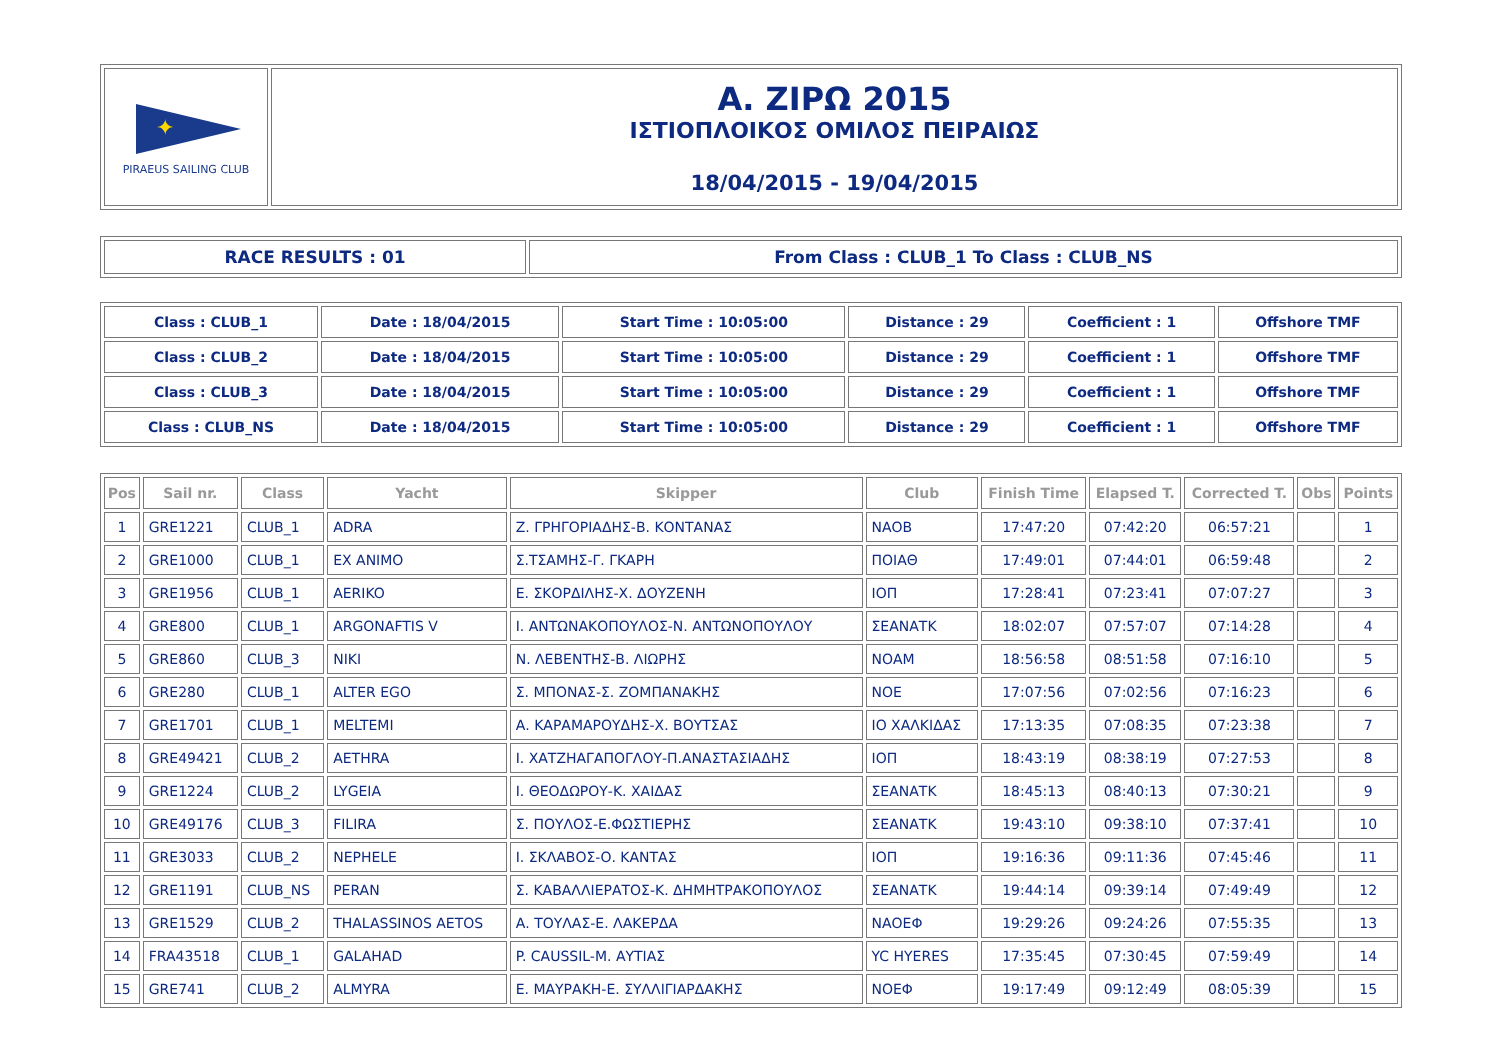| ✦ PIRAEUS SAILING CLUB | Α. ΖΙΡΩ 2015 ΙΣΤΙΟΠΛΟΙΚΟΣ ΟΜΙΛΟΣ ΠΕΙΡΑΙΩΣ 18/04/2015 - 19/04/2015 |
| RACE RESULTS : 01 | From Class : CLUB_1 To Class : CLUB_NS |
| Class : CLUB_1 | Date : 18/04/2015 | Start Time : 10:05:00 | Distance : 29 | Coefficient : 1 | Offshore TMF |
| Class : CLUB_2 | Date : 18/04/2015 | Start Time : 10:05:00 | Distance : 29 | Coefficient : 1 | Offshore TMF |
| Class : CLUB_3 | Date : 18/04/2015 | Start Time : 10:05:00 | Distance : 29 | Coefficient : 1 | Offshore TMF |
| Class : CLUB_NS | Date : 18/04/2015 | Start Time : 10:05:00 | Distance : 29 | Coefficient : 1 | Offshore TMF |
| Pos | Sail nr. | Class | Yacht | Skipper | Club | Finish Time | Elapsed T. | Corrected T. | Obs | Points |
| --- | --- | --- | --- | --- | --- | --- | --- | --- | --- | --- |
| 1 | GRE1221 | CLUB_1 | ADRA | Ζ. ΓΡΗΓΟΡΙΑΔΗΣ-Β. ΚΟΝΤΑΝΑΣ | ΝΑΟΒ | 17:47:20 | 07:42:20 | 06:57:21 | | 1 |
| 2 | GRE1000 | CLUB_1 | EX ANIMO | Σ.ΤΣΑΜΗΣ-Γ. ΓΚΑΡΗ | ΠΟΙΑΘ | 17:49:01 | 07:44:01 | 06:59:48 | | 2 |
| 3 | GRE1956 | CLUB_1 | AERIKO | Ε. ΣΚΟΡΔΙΛΗΣ-Χ. ΔΟΥΖΕΝΗ | ΙΟΠ | 17:28:41 | 07:23:41 | 07:07:27 | | 3 |
| 4 | GRE800 | CLUB_1 | ARGONAFTIS V | Ι. ΑΝΤΩΝΑΚΟΠΟΥΛΟΣ-Ν. ΑΝΤΩΝΟΠΟΥΛΟΥ | ΣΕΑΝΑΤΚ | 18:02:07 | 07:57:07 | 07:14:28 | | 4 |
| 5 | GRE860 | CLUB_3 | NIKI | Ν. ΛΕΒΕΝΤΗΣ-Β. ΛΙΩΡΗΣ | ΝΟΑΜ | 18:56:58 | 08:51:58 | 07:16:10 | | 5 |
| 6 | GRE280 | CLUB_1 | ALTER EGO | Σ. ΜΠΟΝΑΣ-Σ. ΖΟΜΠΑΝΑΚΗΣ | ΝΟΕ | 17:07:56 | 07:02:56 | 07:16:23 | | 6 |
| 7 | GRE1701 | CLUB_1 | MELTEMI | Α. ΚΑΡΑΜΑΡΟΥΔΗΣ-Χ. ΒΟΥΤΣΑΣ | ΙΟ ΧΑΛΚΙΔΑΣ | 17:13:35 | 07:08:35 | 07:23:38 | | 7 |
| 8 | GRE49421 | CLUB_2 | AETHRA | Ι. ΧΑΤΖΗΑΓΑΠΟΓΛΟΥ-Π.ΑΝΑΣΤΑΣΙΑΔΗΣ | ΙΟΠ | 18:43:19 | 08:38:19 | 07:27:53 | | 8 |
| 9 | GRE1224 | CLUB_2 | LYGEIA | Ι. ΘΕΟΔΩΡΟΥ-Κ. ΧΑΙΔΑΣ | ΣΕΑΝΑΤΚ | 18:45:13 | 08:40:13 | 07:30:21 | | 9 |
| 10 | GRE49176 | CLUB_3 | FILIRA | Σ. ΠΟΥΛΟΣ-Ε.ΦΩΣΤΙΕΡΗΣ | ΣΕΑΝΑΤΚ | 19:43:10 | 09:38:10 | 07:37:41 | | 10 |
| 11 | GRE3033 | CLUB_2 | NEPHELE | Ι. ΣΚΛΑΒΟΣ-Ο. ΚΑΝΤΑΣ | ΙΟΠ | 19:16:36 | 09:11:36 | 07:45:46 | | 11 |
| 12 | GRE1191 | CLUB_NS | PERAN | Σ. ΚΑΒΑΛΛΙΕΡΑΤΟΣ-Κ. ΔΗΜΗΤΡΑΚΟΠΟΥΛΟΣ | ΣΕΑΝΑΤΚ | 19:44:14 | 09:39:14 | 07:49:49 | | 12 |
| 13 | GRE1529 | CLUB_2 | THALASSINOS AETOS | Α. ΤΟΥΛΑΣ-Ε. ΛΑΚΕΡΔΑ | ΝΑΟΕΦ | 19:29:26 | 09:24:26 | 07:55:35 | | 13 |
| 14 | FRA43518 | CLUB_1 | GALAHAD | P. CAUSSIL-M. ΑΥΤΙΑΣ | YC HYERES | 17:35:45 | 07:30:45 | 07:59:49 | | 14 |
| 15 | GRE741 | CLUB_2 | ALMYRA | Ε. ΜΑΥΡΑΚΗ-Ε. ΣΥΛΛΙΓΙΑΡΔΑΚΗΣ | ΝΟΕΦ | 19:17:49 | 09:12:49 | 08:05:39 | | 15 |